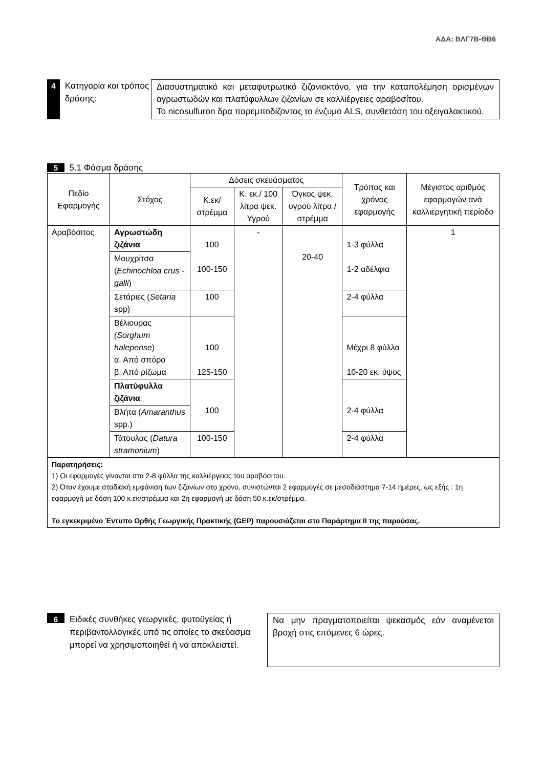ΑΔΑ: ΒΛΓ7Β-ΘΒ6
4 Κατηγορία και τρόπος δράσης:
Διασυστηματικό και μεταφυτρωτικό ζιζανιοκτόνο, για την καταπολέμηση ορισμένων αγρωστωδών και πλατύφυλλων ζιζανίων σε καλλιέργειες αραβοσίτου.
Το nicosulfuron δρα παρεμποδίζοντας το ένζυμο ALS, συνθετάση του οξειγαλακτικού.
5 5.1 Φάσμα δράσης
| Πεδίο Εφαρμογής | Στόχος | Δόσεις σκευάσματος | | | Τρόπος και χρόνος εφαρμογής | Μέγιστος αριθμός εφαρμογών ανά καλλιεργητική περίοδο |
| --- | --- | --- | --- | --- | --- | --- |
| | | Κ.εκ/ στρέμμα | Κ. εκ./ 100 λίτρα ψεκ. Υγρού | Όγκος ψεκ. υγρού λίτρα / στρέμμα | | |
| Αραβόσιτος | Αγρωστώδη ζιζάνια | 100 100-150 | - | 20-40 | 1-3 φύλλα 1-2 αδέλφια | 1 |
| | Μουχρίτσα ( Echinochloa crus -galli ) | | | | | |
| | Σετάριες ( Setaria spp) | 100 | | | 2-4 φύλλα | |
| | Βέλιουρας (Sorghum halepense ) α. Από σπόρο β. Από ρίζωμα | 100 125-150 | | | Μέχρι 8 φύλλα 10-20 εκ. ύψος | |
| | Πλατύφυλλα ζιζάνια | 100 | | | 2-4 φύλλα | |
| | Βλήτα ( Amaranthus spp.) | | | | | |
| | Τάτουλας ( Datura stramonium ) | 100-150 | | | 2-4 φύλλα | |
Παρατηρήσεις:
1) Οι εφαρμογές γίνονται στα 2-8 φύλλα της καλλιέργειας του αραβόσιτου.
2) Όταν έχουμε σταδιακή εμφάνιση των ζιζανίων στο χρόνο, συνιστώνται 2 εφαρμογές σε μεσοδιάστημα 7-14 ημέρες, ως εξής : 1η εφαρμογή με δόση 100 κ.εκ/στρέμμα και 2η εφαρμογή με δόση 50 κ.εκ/στρέμμα.
Το εγκεκριμένο Έντυπο Ορθής Γεωργικής Πρακτικής (GEP) παρουσιάζεται στο Παράρτημα ΙΙ της παρούσας.
6 Ειδικές συνθήκες γεωργικές, φυτοϋγείας ή περιβαντολλογικές υπό τις οποίες το σκεύασμα μπορεί να χρησιμοποιηθεί ή να αποκλειστεί.
Να μην πραγματοποιείται ψεκασμός εάν αναμένεται βροχή στις επόμενες 6 ώρες.